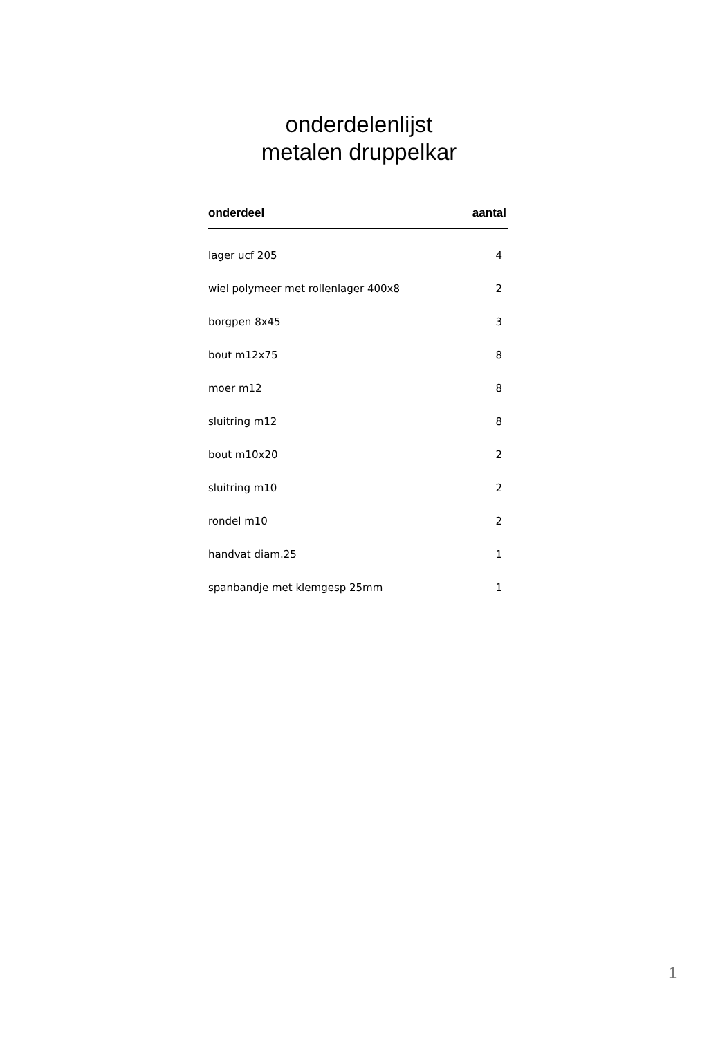onderdelenlijst
metalen druppelkar
| onderdeel | aantal |
| --- | --- |
| lager ucf 205 | 4 |
| wiel polymeer met rollenlager 400x8 | 2 |
| borgpen 8x45 | 3 |
| bout m12x75 | 8 |
| moer m12 | 8 |
| sluitring m12 | 8 |
| bout m10x20 | 2 |
| sluitring m10 | 2 |
| rondel m10 | 2 |
| handvat diam.25 | 1 |
| spanbandje met klemgesp 25mm | 1 |
1